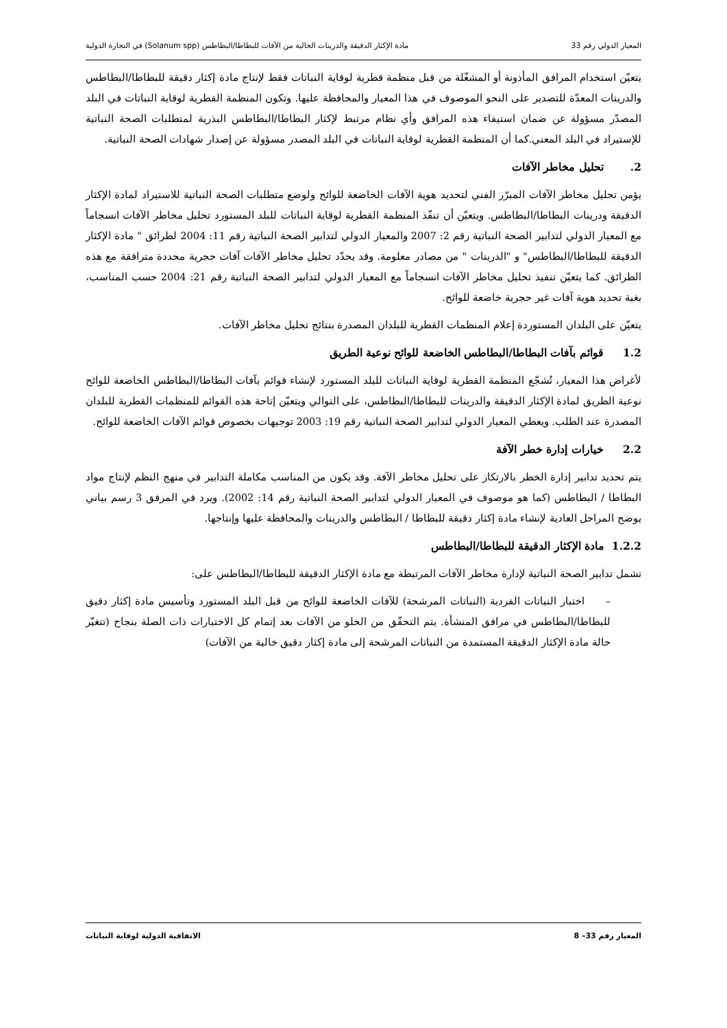المعيار الدولي رقم 33 مادة الإكثار الدقيقة والدرينات الخالية من الآفات للبطاطا/البطاطس (Solanum spp) في التجارة الدولية
يتعيّن استخدام المرافق المأذونة أو المشغّلة من قبل منظمة قطرية لوقاية النباتات فقط لإنتاج مادة إكثار دقيقة للبطاطا/البطاطس والدرينات المعدّة للتصدير على النحو الموصوف في هذا المعيار والمحافظة عليها. وتكون المنظمة القطرية لوقاية النباتات في البلد المصدّر مسؤولة عن ضمان استيفاء هذه المرافق وأي نظام مرتبط لإكثار البطاطا/البطاطس البذرية لمتطلبات الصحة النباتية للإستيراد في البلد المعني.كما أن المنظمة القطرية لوقاية النباتات في البلد المصدر مسؤولة عن إصدار شهادات الصحة النباتية.
2. تحليل مخاطر الآفات
يؤمن تحليل مخاطر الآفات المبرّر الفني لتحديد هوية الآفات الخاضعة للوائح ولوضع متطلبات الصحة النباتية للاستيراد لمادة الإكثار الدقيقة ودرينات البطاطا/البطاطس. ويتعيّن أن تنفّذ المنظمة القطرية لوقاية النباتات للبلد المستورد تحليل مخاطر الآفات انسجاماً مع المعيار الدولي لتدابير الصحة النباتية رقم 2: 2007 والمعيار الدولي لتدابير الصحة النباتية رقم 11: 2004 لطرائق " مادة الإكثار الدقيقة للبطاطا/البطاطس" و "الدرينات " من مصادر معلومة. وقد يحدّد تحليل مخاطر الآفات آفات حجرية محددة مترافقة مع هذه الطرائق. كما يتعيّن تنفيذ تحليل مخاطر الآفات انسجاماً مع المعيار الدولي لتدابير الصحة النباتية رقم 21: 2004 حسب المناسب، بغية تحديد هوية آفات غير حجرية خاضعة للوائح.
يتعيّن على البلدان المستوردة إعلام المنظمات القطرية للبلدان المصدرة بنتائج تحليل مخاطر الآفات.
1.2 قوائم بآفات البطاطا/البطاطس الخاضعة للوائح نوعية الطريق
لأغراض هذا المعيار، تُشجّع المنظمة القطرية لوقاية النباتات للبلد المستورد لإنشاء قوائم بآفات البطاطا/البطاطس الخاضعة للوائح نوعية الطريق لمادة الإكثار الدقيقة والدرينات للبطاطا/البطاطس، على التوالي ويتعيّن إتاحة هذه القوائم للمنظمات القطرية للبلدان المصدرة عند الطلب. ويعطي المعيار الدولي لتدابير الصحة النباتية رقم 19: 2003 توجيهات بخصوص قوائم الآفات الخاضعة للوائح.
2.2 خيارات إدارة خطر الآفة
يتم تحديد تدابير إدارة الخطر بالارتكاز على تحليل مخاطر الآفة. وقد يكون من المناسب مكاملة التدابير في منهج النظم لإنتاج مواد البطاطا / البطاطس (كما هو موصوف في المعيار الدولي لتدابير الصحة النباتية رقم 14: 2002). ويرد في المرفق 3 رسم بياني يوضح المراحل العادية لإنشاء مادة إكثار دقيقة للبطاطا / البطاطس والدرينات والمحافظة عليها وإنتاجها.
1.2.2 مادة الإكثار الدقيقة للبطاطا/البطاطس
تشمل تدابير الصحة النباتية لإدارة مخاطر الآفات المرتبطة مع مادة الإكثار الدقيقة للبطاطا/البطاطس على:
– اختبار النباتات الفردية (النباتات المرشحة) للآفات الخاضعة للوائح من قبل البلد المستورد وتأسيس مادة إكثار دقيق للبطاطا/البطاطس في مرافق المنشأة. يتم التحقّق من الخلو من الآفات بعد إتمام كل الاختبارات ذات الصلة بنجاح (تتغيّر حالة مادة الإكثار الدقيقة المستمدة من النباتات المرشحة إلى مادة إكثار دقيق خالية من الآفات)
المعيار رقم 33– 8 الاتفاقية الدولية لوقاية النباتات